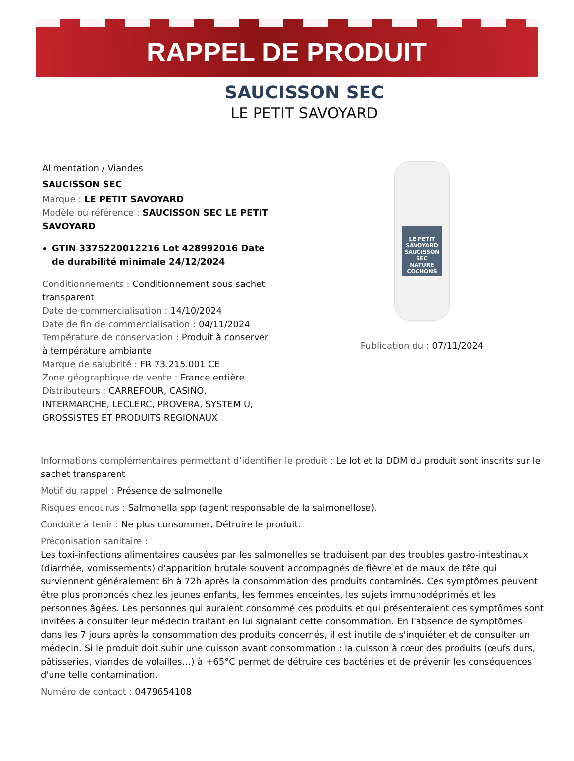RAPPEL DE PRODUIT
SAUCISSON SEC
LE PETIT SAVOYARD
Alimentation / Viandes
SAUCISSON SEC
Marque : LE PETIT SAVOYARD
Modèle ou référence : SAUCISSON SEC LE PETIT SAVOYARD
GTIN 3375220012216 Lot 428992016 Date de durabilité minimale 24/12/2024
Conditionnements : Conditionnement sous sachet transparent
Date de commercialisation : 14/10/2024
Date de fin de commercialisation : 04/11/2024
Température de conservation : Produit à conserver à température ambiante
Marque de salubrité : FR 73.215.001 CE
Zone géographique de vente : France entière
Distributeurs : CARREFOUR, CASINO, INTERMARCHE, LECLERC, PROVERA, SYSTEM U, GROSSISTES ET PRODUITS REGIONAUX
LE PETIT
SAVOYARD
SAUCISSON SEC
NATURE
COCHONS D'ICI
Publication du : 07/11/2024
Informations complémentaires permettant d’identifier le produit : Le lot et la DDM du produit sont inscrits sur le sachet transparent
Motif du rappel : Présence de salmonelle
Risques encourus : Salmonella spp (agent responsable de la salmonellose).
Conduite à tenir : Ne plus consommer, Détruire le produit.
Préconisation sanitaire :
Les toxi-infections alimentaires causées par les salmonelles se traduisent par des troubles gastro-intestinaux (diarrhée, vomissements) d'apparition brutale souvent accompagnés de fièvre et de maux de tête qui surviennent généralement 6h à 72h après la consommation des produits contaminés. Ces symptômes peuvent être plus prononcés chez les jeunes enfants, les femmes enceintes, les sujets immunodéprimés et les personnes âgées. Les personnes qui auraient consommé ces produits et qui présenteraient ces symptômes sont invitées à consulter leur médecin traitant en lui signalant cette consommation. En l'absence de symptômes dans les 7 jours après la consommation des produits concernés, il est inutile de s'inquiéter et de consulter un médecin. Si le produit doit subir une cuisson avant consommation : la cuisson à cœur des produits (œufs durs, pâtisseries, viandes de volailles…) à +65°C permet de détruire ces bactéries et de prévenir les conséquences d'une telle contamination.
Numéro de contact : 0479654108